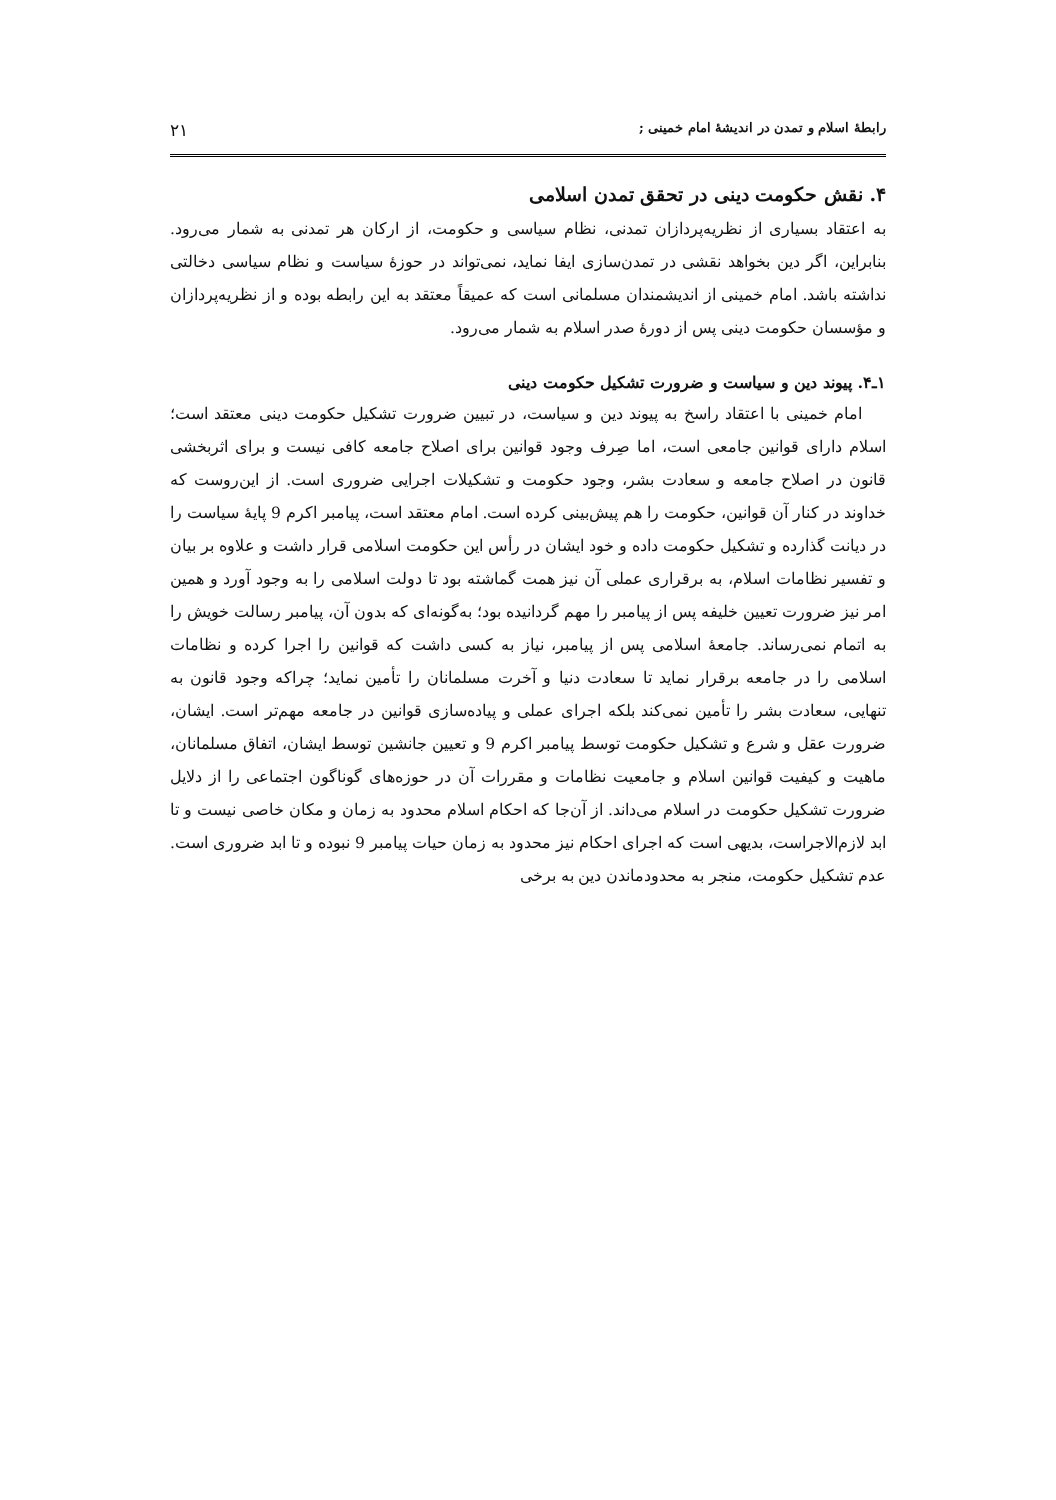رابطهٔ اسلام و تمدن در اندیشهٔ امام خمینی ; ۲۱
۴. نقش حکومت دینی در تحقق تمدن اسلامی
به اعتقاد بسیاری از نظریه‌پردازان تمدنی، نظام سیاسی و حکومت، از ارکان هر تمدنی به شمار می‌رود. بنابراین، اگر دین بخواهد نقشی در تمدن‌سازی ایفا نماید، نمی‌تواند در حوزهٔ سیاست و نظام سیاسی دخالتی نداشته باشد. امام خمینی از اندیشمندان مسلمانی است که عمیقاً معتقد به این رابطه بوده و از نظریه‌پردازان و مؤسسان حکومت دینی پس از دورهٔ صدر اسلام به شمار می‌رود.
۱ـ۴. پیوند دین و سیاست و ضرورت تشکیل حکومت دینی
امام خمینی با اعتقاد راسخ به پیوند دین و سیاست، در تبیین ضرورت تشکیل حکومت دینی معتقد است؛ اسلام دارای قوانین جامعی است، اما صِرف وجود قوانین برای اصلاح جامعه کافی نیست و برای اثربخشی قانون در اصلاح جامعه و سعادت بشر، وجود حکومت و تشکیلات اجرایی ضروری است. از این‌روست که خداوند در کنار آن قوانین، حکومت را هم پیش‌بینی کرده است. امام معتقد است، پیامبر اکرم 9 پایهٔ سیاست را در دیانت گذارده و تشکیل حکومت داده و خود ایشان در رأس این حکومت اسلامی قرار داشت و علاوه بر بیان و تفسیر نظامات اسلام، به برقراری عملی آن نیز همت گماشته بود تا دولت اسلامی را به وجود آورد و همین امر نیز ضرورت تعیین خلیفه پس از پیامبر را مهم گردانیده بود؛ به‌گونه‌ای که بدون آن، پیامبر رسالت خویش را به اتمام نمی‌رساند. جامعهٔ اسلامی پس از پیامبر، نیاز به کسی داشت که قوانین را اجرا کرده و نظامات اسلامی را در جامعه برقرار نماید تا سعادت دنیا و آخرت مسلمانان را تأمین نماید؛ چراکه وجود قانون به تنهایی، سعادت بشر را تأمین نمی‌کند بلکه اجرای عملی و پیاده‌سازی قوانین در جامعه مهم‌تر است. ایشان، ضرورت عقل و شرع و تشکیل حکومت توسط پیامبر اکرم 9 و تعیین جانشین توسط ایشان، اتفاق مسلمانان، ماهیت و کیفیت قوانین اسلام و جامعیت نظامات و مقررات آن در حوزه‌های گوناگون اجتماعی را از دلایل ضرورت تشکیل حکومت در اسلام می‌داند. از آن‌جا که احکام اسلام محدود به زمان و مکان خاصی نیست و تا ابد لازم‌الاجراست، بدیهی است که اجرای احکام نیز محدود به زمان حیات پیامبر 9 نبوده و تا ابد ضروری است. عدم تشکیل حکومت، منجر به محدودماندن دین به برخی